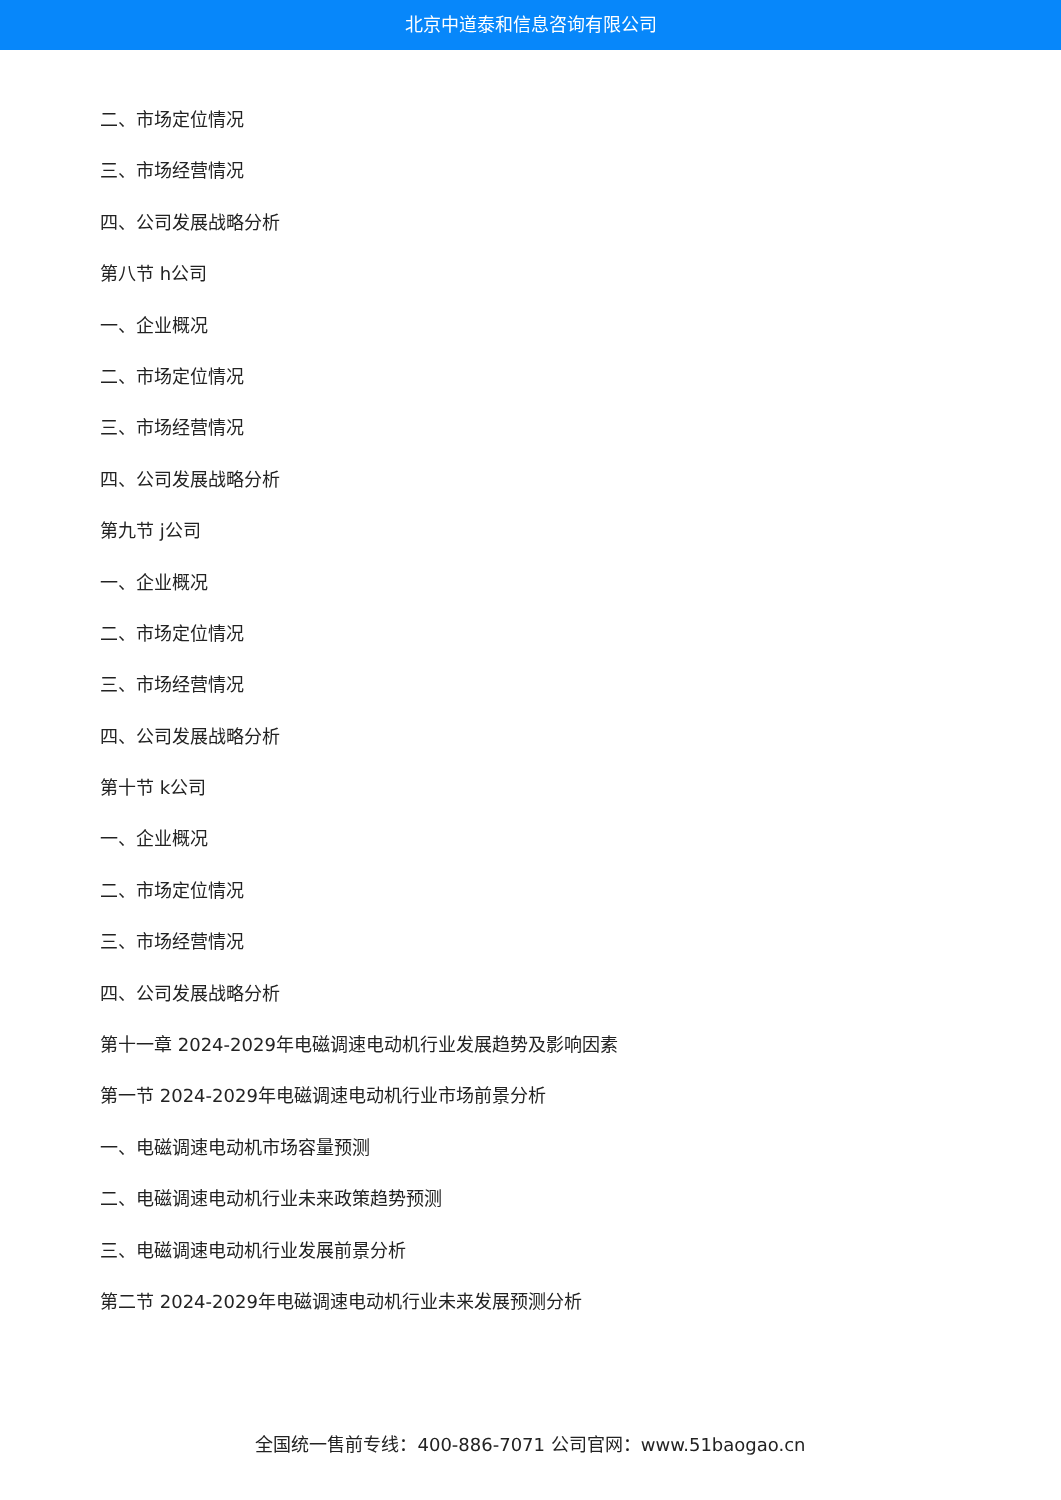北京中道泰和信息咨询有限公司
二、市场定位情况
三、市场经营情况
四、公司发展战略分析
第八节 h公司
一、企业概况
二、市场定位情况
三、市场经营情况
四、公司发展战略分析
第九节 j公司
一、企业概况
二、市场定位情况
三、市场经营情况
四、公司发展战略分析
第十节 k公司
一、企业概况
二、市场定位情况
三、市场经营情况
四、公司发展战略分析
第十一章 2024-2029年电磁调速电动机行业发展趋势及影响因素
第一节 2024-2029年电磁调速电动机行业市场前景分析
一、电磁调速电动机市场容量预测
二、电磁调速电动机行业未来政策趋势预测
三、电磁调速电动机行业发展前景分析
第二节 2024-2029年电磁调速电动机行业未来发展预测分析
全国统一售前专线：400-886-7071 公司官网：www.51baogao.cn